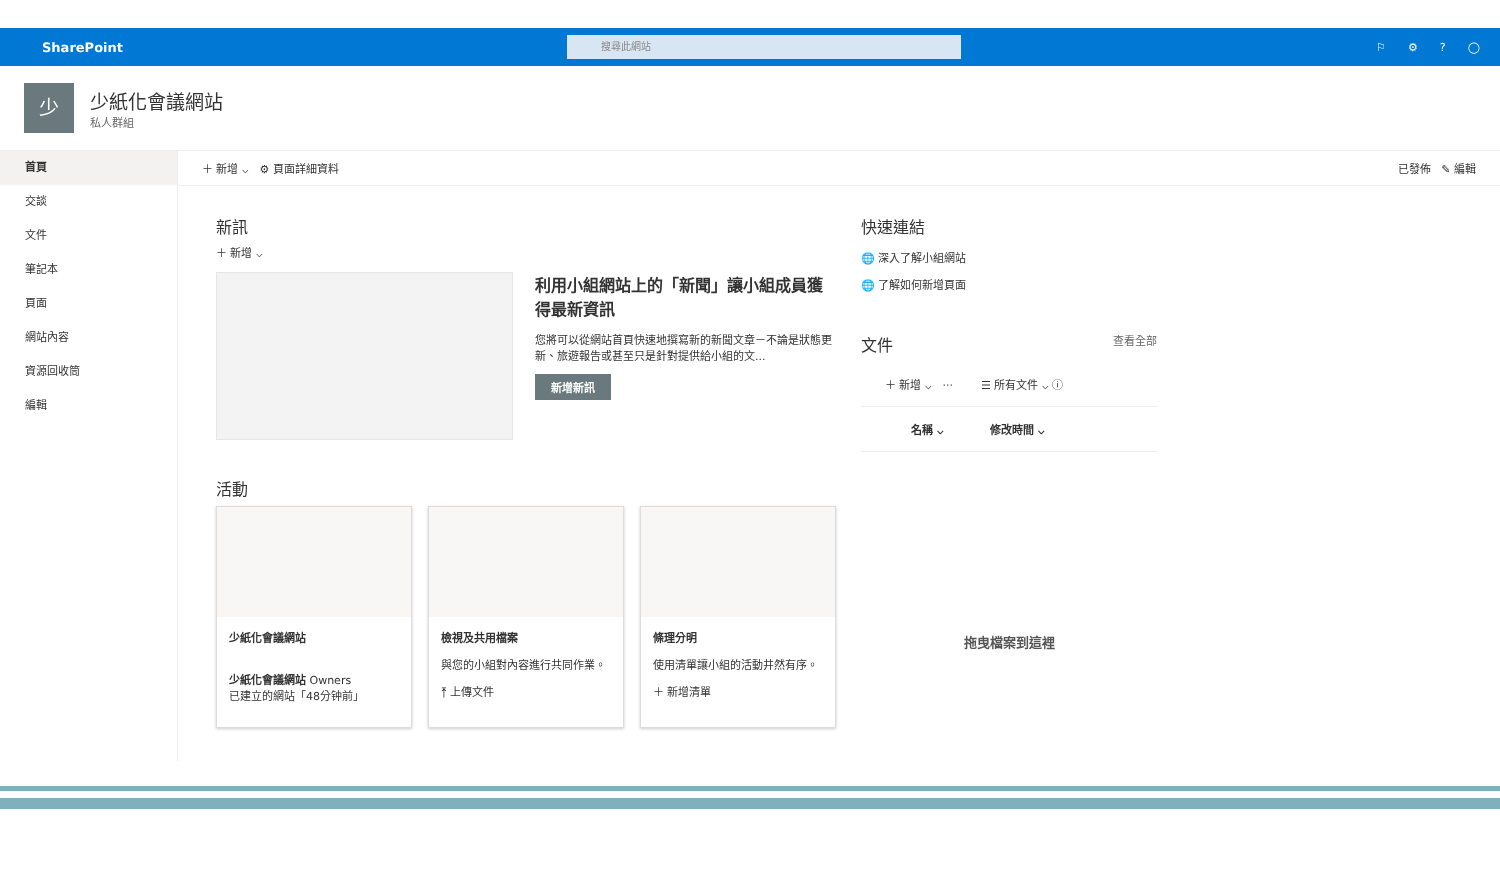SharePoint
搜尋此網站
⚐ ⚙? ◯
少
少紙化會議網站
私人群組
首頁
交談
文件
筆記本
頁面
網站內容
資源回收筒
編輯
＋ 新增 ⌵ ⚙ 頁面詳細資料 已發佈 ✎ 編輯
新訊
＋ 新增 ⌵
利用小組網站上的「新聞」讓小組成員獲得最新資訊
您將可以從網站首頁快速地撰寫新的新聞文章－不論是狀態更新、旅遊報告或甚至只是針對提供給小組的文...
新增新訊
活動
少紙化會議網站
少紙化會議網站 Owners
已建立的網站「48分钟前」
檢視及共用檔案
與您的小組對內容進行共同作業。
⤒ 上傳文件
條理分明
使用清單讓小組的活動井然有序。
＋ 新增清單
快速連結
🌐 深入了解小組網站
🌐 了解如何新增頁面
文件 查看全部
＋ 新增 ⌵ ··· ☰ 所有文件 ⌵ ⓘ
名稱 ⌵ 修改時間 ⌵
拖曳檔案到這裡